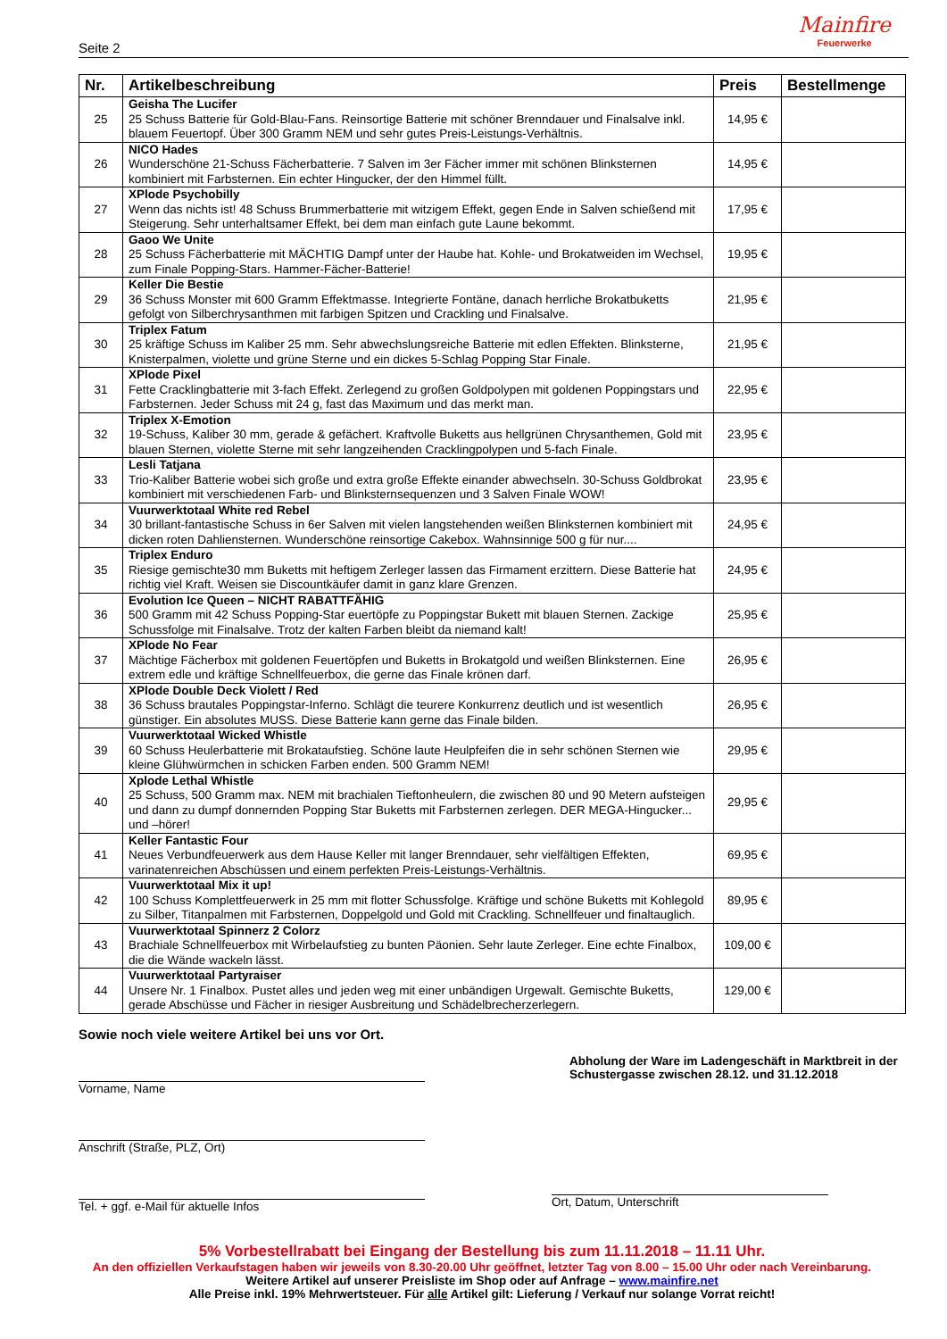Seite 2
Mainfire
Feuerwerke
| Nr. | Artikelbeschreibung | Preis | Bestellmenge |
| --- | --- | --- | --- |
| 25 | Geisha The Lucifer 25 Schuss Batterie für Gold-Blau-Fans. Reinsortige Batterie mit schöner Brenndauer und Finalsalve inkl. blauem Feuertopf. Über 300 Gramm NEM und sehr gutes Preis-Leistungs-Verhältnis. | 14,95 € | |
| 26 | NICO Hades Wunderschöne 21-Schuss Fächerbatterie. 7 Salven im 3er Fächer immer mit schönen Blinksternen kombiniert mit Farbsternen. Ein echter Hingucker, der den Himmel füllt. | 14,95 € | |
| 27 | XPlode Psychobilly Wenn das nichts ist! 48 Schuss Brummerbatterie mit witzigem Effekt, gegen Ende in Salven schießend mit Steigerung. Sehr unterhaltsamer Effekt, bei dem man einfach gute Laune bekommt. | 17,95 € | |
| 28 | Gaoo We Unite 25 Schuss Fächerbatterie mit MÄCHTIG Dampf unter der Haube hat. Kohle- und Brokatweiden im Wechsel, zum Finale Popping-Stars. Hammer-Fächer-Batterie! | 19,95 € | |
| 29 | Keller Die Bestie 36 Schuss Monster mit 600 Gramm Effektmasse. Integrierte Fontäne, danach herrliche Brokatbuketts gefolgt von Silberchrysanthmen mit farbigen Spitzen und Crackling und Finalsalve. | 21,95 € | |
| 30 | Triplex Fatum 25 kräftige Schuss im Kaliber 25 mm. Sehr abwechslungsreiche Batterie mit edlen Effekten. Blinksterne, Knisterpalmen, violette und grüne Sterne und ein dickes 5-Schlag Popping Star Finale. | 21,95 € | |
| 31 | XPlode Pixel Fette Cracklingbatterie mit 3-fach Effekt. Zerlegend zu großen Goldpolypen mit goldenen Poppingstars und Farbsternen. Jeder Schuss mit 24 g, fast das Maximum und das merkt man. | 22,95 € | |
| 32 | Triplex X-Emotion 19-Schuss, Kaliber 30 mm, gerade & gefächert. Kraftvolle Buketts aus hellgrünen Chrysanthemen, Gold mit blauen Sternen, violette Sterne mit sehr langzeihenden Cracklingpolypen und 5-fach Finale. | 23,95 € | |
| 33 | Lesli Tatjana Trio-Kaliber Batterie wobei sich große und extra große Effekte einander abwechseln. 30-Schuss Goldbrokat kombiniert mit verschiedenen Farb- und Blinksternsequenzen und 3 Salven Finale WOW! | 23,95 € | |
| 34 | Vuurwerktotaal White red Rebel 30 brillant-fantastische Schuss in 6er Salven mit vielen langstehenden weißen Blinksternen kombiniert mit dicken roten Dahliensternen. Wunderschöne reinsortige Cakebox. Wahnsinnige 500 g für nur.... | 24,95 € | |
| 35 | Triplex Enduro Riesige gemischte30 mm Buketts mit heftigem Zerleger lassen das Firmament erzittern. Diese Batterie hat richtig viel Kraft. Weisen sie Discountkäufer damit in ganz klare Grenzen. | 24,95 € | |
| 36 | Evolution Ice Queen – NICHT RABATTFÄHIG 500 Gramm mit 42 Schuss Popping-Star euertöpfe zu Poppingstar Bukett mit blauen Sternen. Zackige Schussfolge mit Finalsalve. Trotz der kalten Farben bleibt da niemand kalt! | 25,95 € | |
| 37 | XPlode No Fear Mächtige Fächerbox mit goldenen Feuertöpfen und Buketts in Brokatgold und weißen Blinksternen. Eine extrem edle und kräftige Schnellfeuerbox, die gerne das Finale krönen darf. | 26,95 € | |
| 38 | XPlode Double Deck Violett / Red 36 Schuss brautales Poppingstar-Inferno. Schlägt die teurere Konkurrenz deutlich und ist wesentlich günstiger. Ein absolutes MUSS. Diese Batterie kann gerne das Finale bilden. | 26,95 € | |
| 39 | Vuurwerktotaal Wicked Whistle 60 Schuss Heulerbatterie mit Brokataufstieg. Schöne laute Heulpfeifen die in sehr schönen Sternen wie kleine Glühwürmchen in schicken Farben enden. 500 Gramm NEM! | 29,95 € | |
| 40 | Xplode Lethal Whistle 25 Schuss, 500 Gramm max. NEM mit brachialen Tieftonheulern, die zwischen 80 und 90 Metern aufsteigen und dann zu dumpf donnernden Popping Star Buketts mit Farbsternen zerlegen. DER MEGA-Hingucker... und –hörer! | 29,95 € | |
| 41 | Keller Fantastic Four Neues Verbundfeuerwerk aus dem Hause Keller mit langer Brenndauer, sehr vielfältigen Effekten, varinatenreichen Abschüssen und einem perfekten Preis-Leistungs-Verhältnis. | 69,95 € | |
| 42 | Vuurwerktotaal Mix it up! 100 Schuss Komplettfeuerwerk in 25 mm mit flotter Schussfolge. Kräftige und schöne Buketts mit Kohlegold zu Silber, Titanpalmen mit Farbsternen, Doppelgold und Gold mit Crackling. Schnellfeuer und finaltauglich. | 89,95 € | |
| 43 | Vuurwerktotaal Spinnerz 2 Colorz Brachiale Schnellfeuerbox mit Wirbelaufstieg zu bunten Päonien. Sehr laute Zerleger. Eine echte Finalbox, die die Wände wackeln lässt. | 109,00 € | |
| 44 | Vuurwerktotaal Partyraiser Unsere Nr. 1 Finalbox. Pustet alles und jeden weg mit einer unbändigen Urgewalt. Gemischte Buketts, gerade Abschüsse und Fächer in riesiger Ausbreitung und Schädelbrecherzerlegern. | 129,00 € | |
Sowie noch viele weitere Artikel bei uns vor Ort.
Vorname, Name
Anschrift (Straße, PLZ, Ort)
Tel. + ggf. e-Mail für aktuelle Infos
Abholung der Ware im Ladengeschäft in Marktbreit in der Schustergasse zwischen 28.12. und 31.12.2018
Ort, Datum, Unterschrift
5% Vorbestellrabatt bei Eingang der Bestellung bis zum 11.11.2018 – 11.11 Uhr.
An den offiziellen Verkaufstagen haben wir jeweils von 8.30-20.00 Uhr geöffnet, letzter Tag von 8.00 – 15.00 Uhr oder nach Vereinbarung.
Weitere Artikel auf unserer Preisliste im Shop oder auf Anfrage – www.mainfire.net
Alle Preise inkl. 19% Mehrwertsteuer. Für alle Artikel gilt: Lieferung / Verkauf nur solange Vorrat reicht!